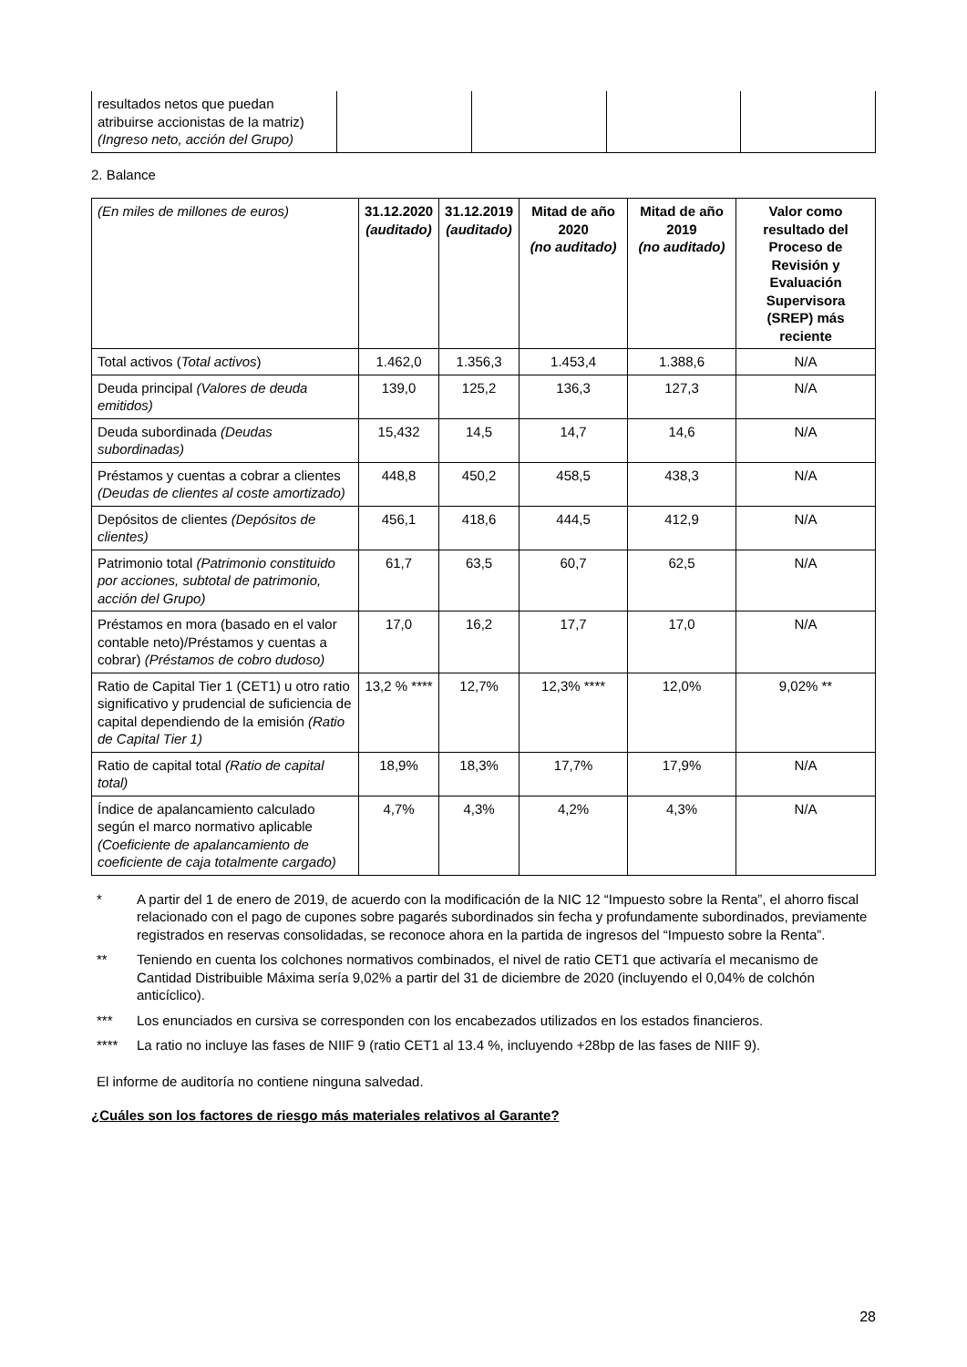| resultados netos que puedan atribuirse accionistas de la matriz) (Ingreso neto, acción del Grupo) | | | | |
2. Balance
| (En miles de millones de euros) | 31.12.2020 (auditado) | 31.12.2019 (auditado) | Mitad de año 2020 (no auditado) | Mitad de año 2019 (no auditado) | Valor como resultado del Proceso de Revisión y Evaluación Supervisora (SREP) más reciente |
| Total activos ( Total activos ) | 1.462,0 | 1.356,3 | 1.453,4 | 1.388,6 | N/A |
| Deuda principal (Valores de deuda emitidos) | 139,0 | 125,2 | 136,3 | 127,3 | N/A |
| Deuda subordinada (Deudas subordinadas) | 15,432 | 14,5 | 14,7 | 14,6 | N/A |
| Préstamos y cuentas a cobrar a clientes (Deudas de clientes al coste amortizado) | 448,8 | 450,2 | 458,5 | 438,3 | N/A |
| Depósitos de clientes (Depósitos de clientes) | 456,1 | 418,6 | 444,5 | 412,9 | N/A |
| Patrimonio total (Patrimonio constituido por acciones, subtotal de patrimonio, acción del Grupo) | 61,7 | 63,5 | 60,7 | 62,5 | N/A |
| Préstamos en mora (basado en el valor contable neto)/Préstamos y cuentas a cobrar) (Préstamos de cobro dudoso) | 17,0 | 16,2 | 17,7 | 17,0 | N/A |
| Ratio de Capital Tier 1 (CET1) u otro ratio significativo y prudencial de suficiencia de capital dependiendo de la emisión (Ratio de Capital Tier 1) | 13,2 % **** | 12,7% | 12,3% **** | 12,0% | 9,02% ** |
| Ratio de capital total (Ratio de capital total) | 18,9% | 18,3% | 17,7% | 17,9% | N/A |
| Índice de apalancamiento calculado según el marco normativo aplicable (Coeficiente de apalancamiento de coeficiente de caja totalmente cargado) | 4,7% | 4,3% | 4,2% | 4,3% | N/A |
* A partir del 1 de enero de 2019, de acuerdo con la modificación de la NIC 12 “Impuesto sobre la Renta”, el ahorro fiscal relacionado con el pago de cupones sobre pagarés subordinados sin fecha y profundamente subordinados, previamente registrados en reservas consolidadas, se reconoce ahora en la partida de ingresos del “Impuesto sobre la Renta”.
** Teniendo en cuenta los colchones normativos combinados, el nivel de ratio CET1 que activaría el mecanismo de Cantidad Distribuible Máxima sería 9,02% a partir del 31 de diciembre de 2020 (incluyendo el 0,04% de colchón anticíclico).
*** Los enunciados en cursiva se corresponden con los encabezados utilizados en los estados financieros.
**** La ratio no incluye las fases de NIIF 9 (ratio CET1 al 13.4 %, incluyendo +28bp de las fases de NIIF 9).
El informe de auditoría no contiene ninguna salvedad.
¿Cuáles son los factores de riesgo más materiales relativos al Garante?
28